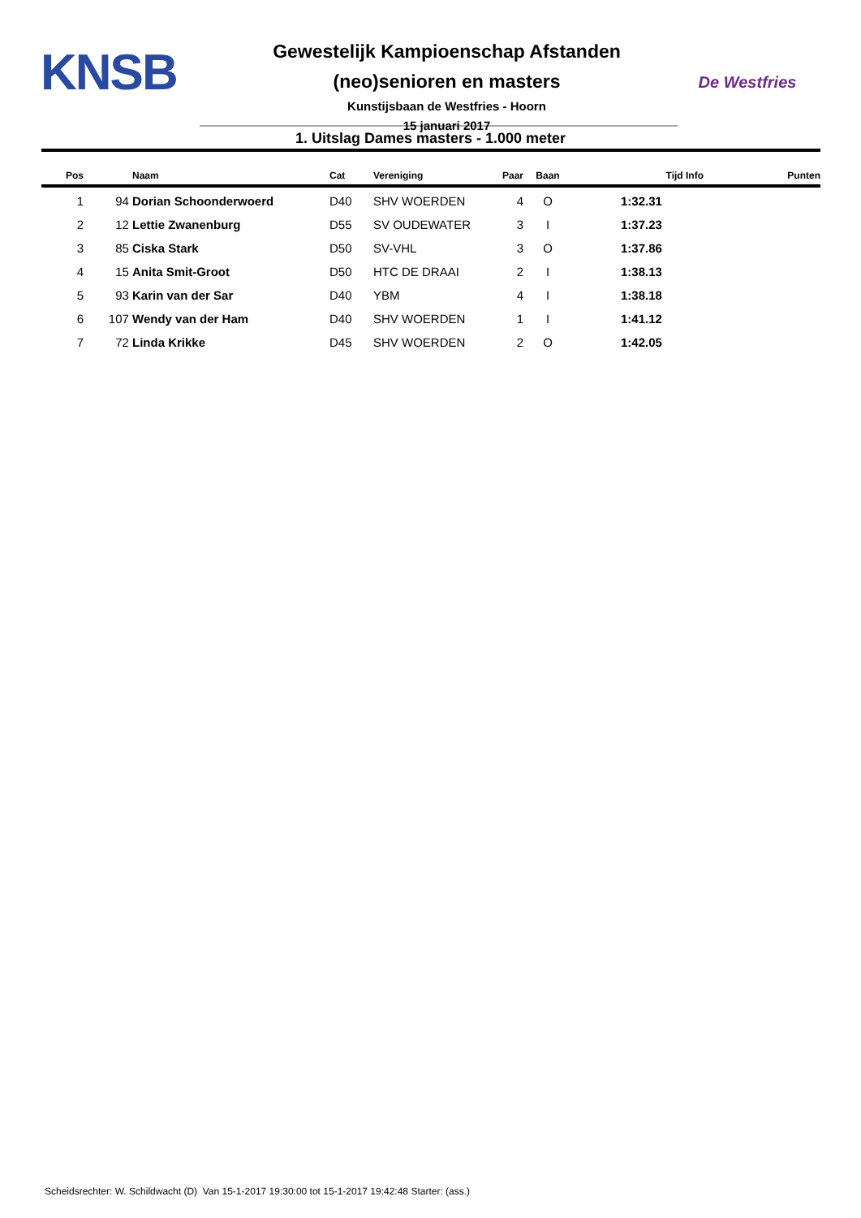KNSB
Gewestelijk Kampioenschap Afstanden
(neo)senioren en masters
Kunstijsbaan de Westfries - Hoorn
15 januari 2017
De Westfries
1. Uitslag Dames masters - 1.000 meter
| Pos | | Naam | Cat | Vereniging | Paar | Baan | Tijd Info | Punten |
| --- | --- | --- | --- | --- | --- | --- | --- | --- |
| 1 | 94 | Dorian Schoonderwoerd | D40 | SHV WOERDEN | 4 | O | 1:32.31 | |
| 2 | 12 | Lettie Zwanenburg | D55 | SV OUDEWATER | 3 | I | 1:37.23 | |
| 3 | 85 | Ciska Stark | D50 | SV-VHL | 3 | O | 1:37.86 | |
| 4 | 15 | Anita Smit-Groot | D50 | HTC DE DRAAI | 2 | I | 1:38.13 | |
| 5 | 93 | Karin van der Sar | D40 | YBM | 4 | I | 1:38.18 | |
| 6 | 107 | Wendy van der Ham | D40 | SHV WOERDEN | 1 | I | 1:41.12 | |
| 7 | 72 | Linda Krikke | D45 | SHV WOERDEN | 2 | O | 1:42.05 | |
Scheidsrechter: W. Schildwacht (D) Van 15-1-2017 19:30:00 tot 15-1-2017 19:42:48 Starter: (ass.)